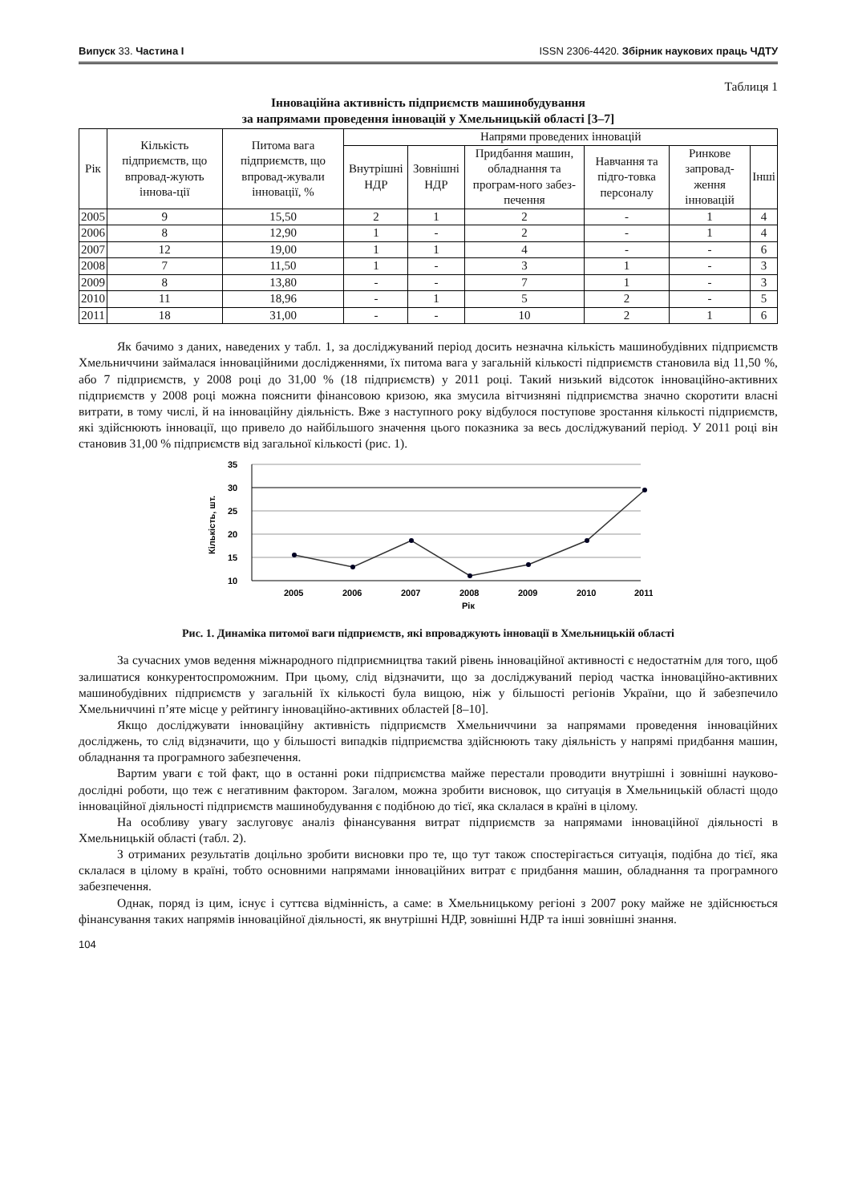Випуск 33. Частина І ISSN 2306-4420. Збірник наукових праць ЧДТУ
Таблиця 1
Інноваційна активність підприємств машинобудування
за напрямами проведення інновацій у Хмельницькій області [3–7]
| Рік | Кількість підприємств, що впровад-жують іннова-ції | Питома вага підприємств, що впровад-жували інновації, % | Напрями проведених інновацій | | | | | |
| --- | --- | --- | --- | --- | --- | --- | --- | --- |
| | | | Внутрішні НДР | Зовнішні НДР | Придбання машин, обладнання та програм-ного забез-печення | Навчання та підго-товка персоналу | Ринкове запровад-ження інновацій | Інші |
| 2005 | 9 | 15,50 | 2 | 1 | 2 | - | 1 | 4 |
| 2006 | 8 | 12,90 | 1 | - | 2 | - | 1 | 4 |
| 2007 | 12 | 19,00 | 1 | 1 | 4 | - | - | 6 |
| 2008 | 7 | 11,50 | 1 | - | 3 | 1 | - | 3 |
| 2009 | 8 | 13,80 | - | - | 7 | 1 | - | 3 |
| 2010 | 11 | 18,96 | - | 1 | 5 | 2 | - | 5 |
| 2011 | 18 | 31,00 | - | - | 10 | 2 | 1 | 6 |
Як бачимо з даних, наведених у табл. 1, за досліджуваний період досить незначна кількість машинобудівних підприємств Хмельниччини займалася інноваційними дослідженнями, їх питома вага у загальній кількості підприємств становила від 11,50 %, або 7 підприємств, у 2008 році до 31,00 % (18 підприємств) у 2011 році. Такий низький відсоток інноваційно-активних підприємств у 2008 році можна пояснити фінансовою кризою, яка змусила вітчизняні підприємства значно скоротити власні витрати, в тому числі, й на інноваційну діяльність. Вже з наступного року відбулося поступове зростання кількості підприємств, які здійснюють інновації, що привело до найбільшого значення цього показника за весь досліджуваний період. У 2011 році він становив 31,00 % підприємств від загальної кількості (рис. 1).
35
30
25
20
15
10
2005
2006
2007
2008
2009
2010
2011
Рік
Кількість, шт.
Рис. 1. Динаміка питомої ваги підприємств, які впроваджують інновації в Хмельницькій області
За сучасних умов ведення міжнародного підприємництва такий рівень інноваційної активності є недостатнім для того, щоб залишатися конкурентоспроможним. При цьому, слід відзначити, що за досліджуваний період частка інноваційно-активних машинобудівних підприємств у загальній їх кількості була вищою, ніж у більшості регіонів України, що й забезпечило Хмельниччині п’яте місце у рейтингу інноваційно-активних областей [8–10].
Якщо досліджувати інноваційну активність підприємств Хмельниччини за напрямами проведення інноваційних досліджень, то слід відзначити, що у більшості випадків підприємства здійснюють таку діяльність у напрямі придбання машин, обладнання та програмного забезпечення.
Вартим уваги є той факт, що в останні роки підприємства майже перестали проводити внутрішні і зовнішні науково-дослідні роботи, що теж є негативним фактором. Загалом, можна зробити висновок, що ситуація в Хмельницькій області щодо інноваційної діяльності підприємств машинобудування є подібною до тієї, яка склалася в країні в цілому.
На особливу увагу заслуговує аналіз фінансування витрат підприємств за напрямами інноваційної діяльності в Хмельницькій області (табл. 2).
З отриманих результатів доцільно зробити висновки про те, що тут також спостерігається ситуація, подібна до тієї, яка склалася в цілому в країні, тобто основними напрямами інноваційних витрат є придбання машин, обладнання та програмного забезпечення.
Однак, поряд із цим, існує і суттєва відмінність, а саме: в Хмельницькому регіоні з 2007 року майже не здійснюється фінансування таких напрямів інноваційної діяльності, як внутрішні НДР, зовнішні НДР та інші зовнішні знання.
104